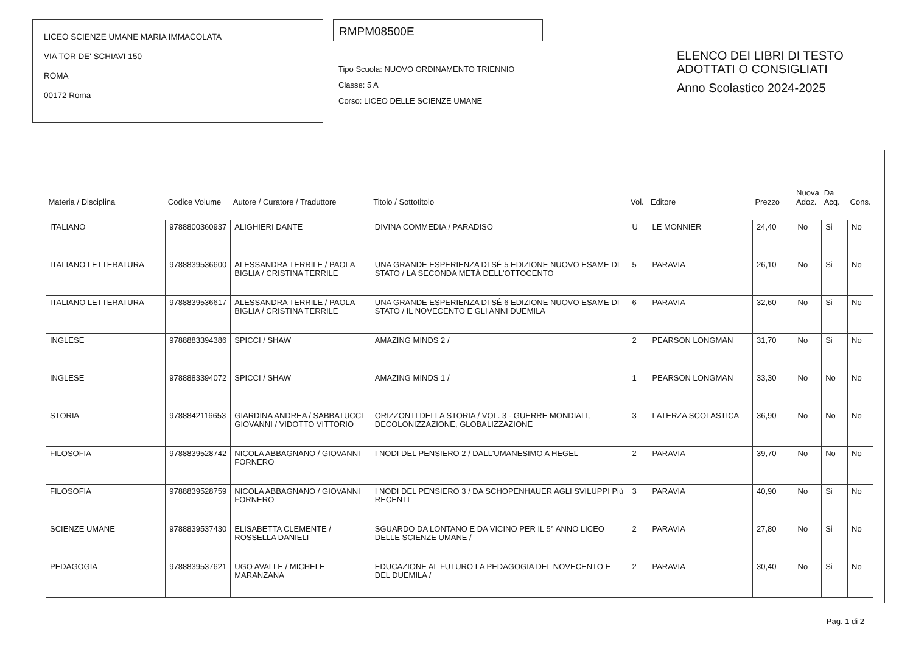LICEO SCIENZE UMANE MARIA IMMACOLATA
VIA TOR DE' SCHIAVI 150
ROMA
00172 Roma
RMPM08500E
Tipo Scuola: NUOVO ORDINAMENTO TRIENNIO
Classe: 5 A
Corso: LICEO DELLE SCIENZE UMANE
ELENCO DEI LIBRI DI TESTO
ADOTTATI O CONSIGLIATI
Anno Scolastico 2024-2025
| Materia / Disciplina | Codice Volume | Autore / Curatore / Traduttore | Titolo / Sottotitolo | Vol. | Editore | Prezzo | Nuova Adoz. | Da Acq. | Cons. |
| --- | --- | --- | --- | --- | --- | --- | --- | --- | --- |
| ITALIANO | 9788800360937 | ALIGHIERI DANTE | DIVINA COMMEDIA / PARADISO | U | LE MONNIER | 24,40 | No | Si | No |
| ITALIANO LETTERATURA | 9788839536600 | ALESSANDRA TERRILE / PAOLA BIGLIA / CRISTINA TERRILE | UNA GRANDE ESPERIENZA DI SÉ 5 EDIZIONE NUOVO ESAME DI STATO / LA SECONDA METÀ DELL'OTTOCENTO | 5 | PARAVIA | 26,10 | No | Si | No |
| ITALIANO LETTERATURA | 9788839536617 | ALESSANDRA TERRILE / PAOLA BIGLIA / CRISTINA TERRILE | UNA GRANDE ESPERIENZA DI SÉ 6 EDIZIONE NUOVO ESAME DI STATO / IL NOVECENTO E GLI ANNI DUEMILA | 6 | PARAVIA | 32,60 | No | Si | No |
| INGLESE | 9788883394386 | SPICCI / SHAW | AMAZING MINDS 2 / | 2 | PEARSON LONGMAN | 31,70 | No | Si | No |
| INGLESE | 9788883394072 | SPICCI / SHAW | AMAZING MINDS 1 / | 1 | PEARSON LONGMAN | 33,30 | No | No | No |
| STORIA | 9788842116653 | GIARDINA ANDREA / SABBATUCCI GIOVANNI / VIDOTTO VITTORIO | ORIZZONTI DELLA STORIA / VOL. 3 - GUERRE MONDIALI, DECOLONIZZAZIONE, GLOBALIZZAZIONE | 3 | LATERZA SCOLASTICA | 36,90 | No | No | No |
| FILOSOFIA | 9788839528742 | NICOLA ABBAGNANO / GIOVANNI FORNERO | I NODI DEL PENSIERO 2 / DALL'UMANESIMO A HEGEL | 2 | PARAVIA | 39,70 | No | No | No |
| FILOSOFIA | 9788839528759 | NICOLA ABBAGNANO / GIOVANNI FORNERO | I NODI DEL PENSIERO 3 / DA SCHOPENHAUER AGLI SVILUPPI Più RECENTI | 3 | PARAVIA | 40,90 | No | Si | No |
| SCIENZE UMANE | 9788839537430 | ELISABETTA CLEMENTE / ROSSELLA DANIELI | SGUARDO DA LONTANO E DA VICINO PER IL 5° ANNO LICEO DELLE SCIENZE UMANE / | 2 | PARAVIA | 27,80 | No | Si | No |
| PEDAGOGIA | 9788839537621 | UGO AVALLE / MICHELE MARANZANA | EDUCAZIONE AL FUTURO LA PEDAGOGIA DEL NOVECENTO E DEL DUEMILA / | 2 | PARAVIA | 30,40 | No | Si | No |
Pag. 1 di 2